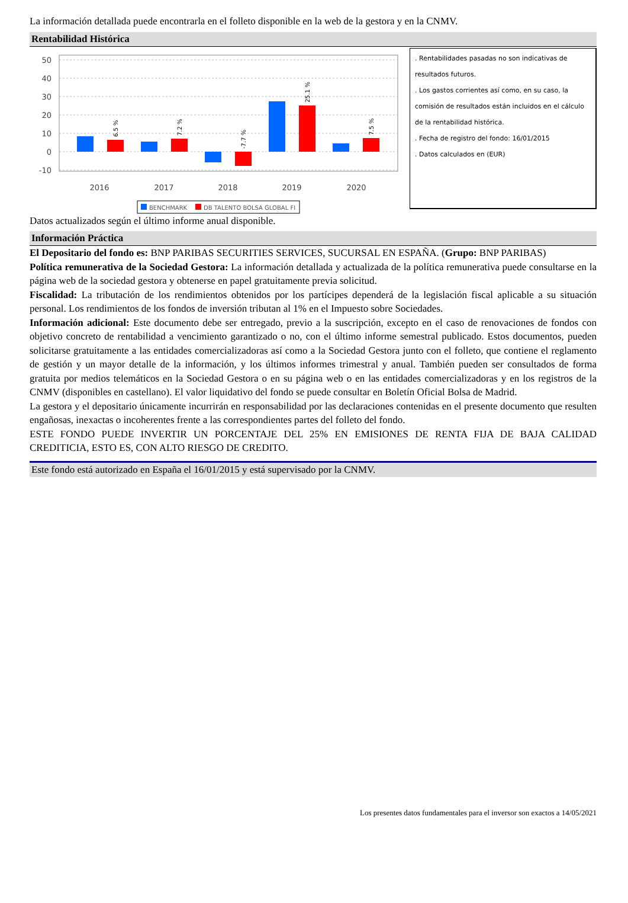La información detallada puede encontrarla en el folleto disponible en la web de la gestora y en la CNMV.
Rentabilidad Histórica
50
40
30
20
10
0
-10
6.5 %
7.2 %
-7.7 %
25.1 %
7.5 %
2016
2017
2018
2019
2020
BENCHMARK
DB TALENTO BOLSA GLOBAL FI
. Rentabilidades pasadas no son indicativas de resultados futuros.
. Los gastos corrientes así como, en su caso, la comisión de resultados están incluidos en el cálculo de la rentabilidad histórica.
. Fecha de registro del fondo: 16/01/2015
. Datos calculados en (EUR)
Datos actualizados según el último informe anual disponible.
Información Práctica
El Depositario del fondo es: BNP PARIBAS SECURITIES SERVICES, SUCURSAL EN ESPAÑA. (Grupo: BNP PARIBAS)
Política remunerativa de la Sociedad Gestora: La información detallada y actualizada de la política remunerativa puede consultarse en la página web de la sociedad gestora y obtenerse en papel gratuitamente previa solicitud.
Fiscalidad: La tributación de los rendimientos obtenidos por los partícipes dependerá de la legislación fiscal aplicable a su situación personal. Los rendimientos de los fondos de inversión tributan al 1% en el Impuesto sobre Sociedades.
Información adicional: Este documento debe ser entregado, previo a la suscripción, excepto en el caso de renovaciones de fondos con objetivo concreto de rentabilidad a vencimiento garantizado o no, con el último informe semestral publicado. Estos documentos, pueden solicitarse gratuitamente a las entidades comercializadoras así como a la Sociedad Gestora junto con el folleto, que contiene el reglamento de gestión y un mayor detalle de la información, y los últimos informes trimestral y anual. También pueden ser consultados de forma gratuita por medios telemáticos en la Sociedad Gestora o en su página web o en las entidades comercializadoras y en los registros de la CNMV (disponibles en castellano). El valor liquidativo del fondo se puede consultar en Boletín Oficial Bolsa de Madrid.
La gestora y el depositario únicamente incurrirán en responsabilidad por las declaraciones contenidas en el presente documento que resulten engañosas, inexactas o incoherentes frente a las correspondientes partes del folleto del fondo.
ESTE FONDO PUEDE INVERTIR UN PORCENTAJE DEL 25% EN EMISIONES DE RENTA FIJA DE BAJA CALIDAD CREDITICIA, ESTO ES, CON ALTO RIESGO DE CREDITO.
Este fondo está autorizado en España el 16/01/2015 y está supervisado por la CNMV.
Los presentes datos fundamentales para el inversor son exactos a 14/05/2021